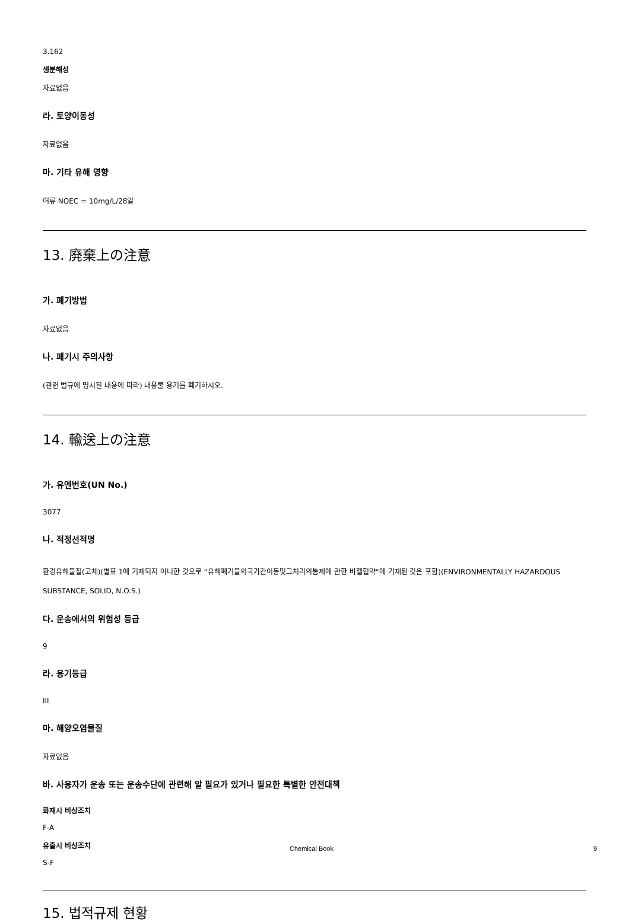3.162
생분해성
자료없음
라. 토양이동성
자료없음
마. 기타 유해 영향
어류 NOEC = 10mg/L/28일
13. 廃棄上の注意
가. 폐기방법
자료없음
나. 폐기시 주의사항
(관련 법규에 명시된 내용에 따라) 내용물 용기를 폐기하시오.
14. 輸送上の注意
가. 유엔번호(UN No.)
3077
나. 적정선적명
환경유해물질(고체)(별표 1에 기재되지 아니한 것으로 “유해폐기물의국가간이동및그처리의통제에 관한 바젤협약“에 기재된 것은 포함)(ENVIRONMENTALLY HAZARDOUS SUBSTANCE, SOLID, N.O.S.)
다. 운송에서의 위험성 등급
9
라. 용기등급
III
마. 해양오염물질
자료없음
바. 사용자가 운송 또는 운송수단에 관련해 알 필요가 있거나 필요한 특별한 안전대책
화재시 비상조치
F-A
유출시 비상조치
S-F
15. 법적규제 현황
Chemical Book 9